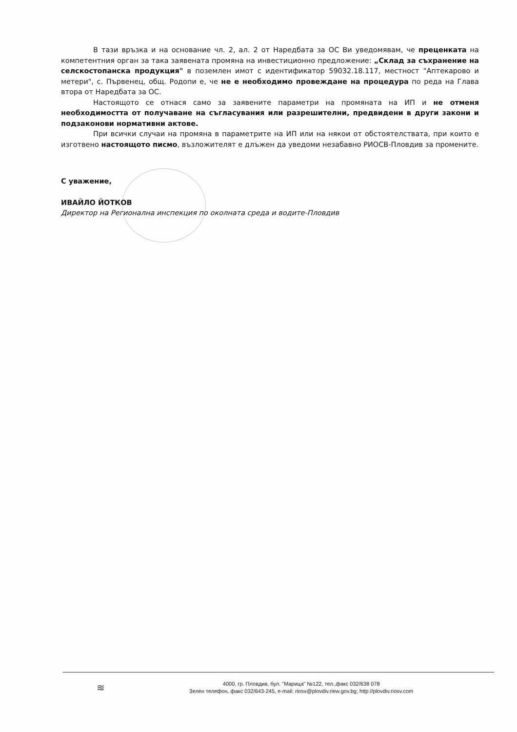В тази връзка и на основание чл. 2, ал. 2 от Наредбата за ОС Ви уведомявам, че преценката на компетентния орган за така заявената промяна на инвестиционно предложение: „Склад за съхранение на селскостопанска продукция" в поземлен имот с идентификатор 59032.18.117, местност "Аптекарово и метери", с. Първенец, общ. Родопи е, че не е необходимо провеждане на процедура по реда на Глава втора от Наредбата за ОС.
Настоящото се отнася само за заявените параметри на промяната на ИП и не отменя необходимостта от получаване на съгласувания или разрешителни, предвидени в други закони и подзаконови нормативни актове.
При всички случаи на промяна в параметрите на ИП или на някои от обстоятелствата, при които е изготвено настоящото писмо, възложителят е длъжен да уведоми незабавно РИОСВ-Пловдив за промените.
С уважение,
ИВАЙЛО ЙОТКОВ
Директор на Регионална инспекция по околната среда и водите-Пловдив
≋
4000, гр. Пловдив, бул. "Марица" №122, тел.,факс 032/638 078
Зелен телефон, факс 032/643-245, e-mail: riosv@plovdiv.riew.gov.bg; http://plovdiv.riosv.com